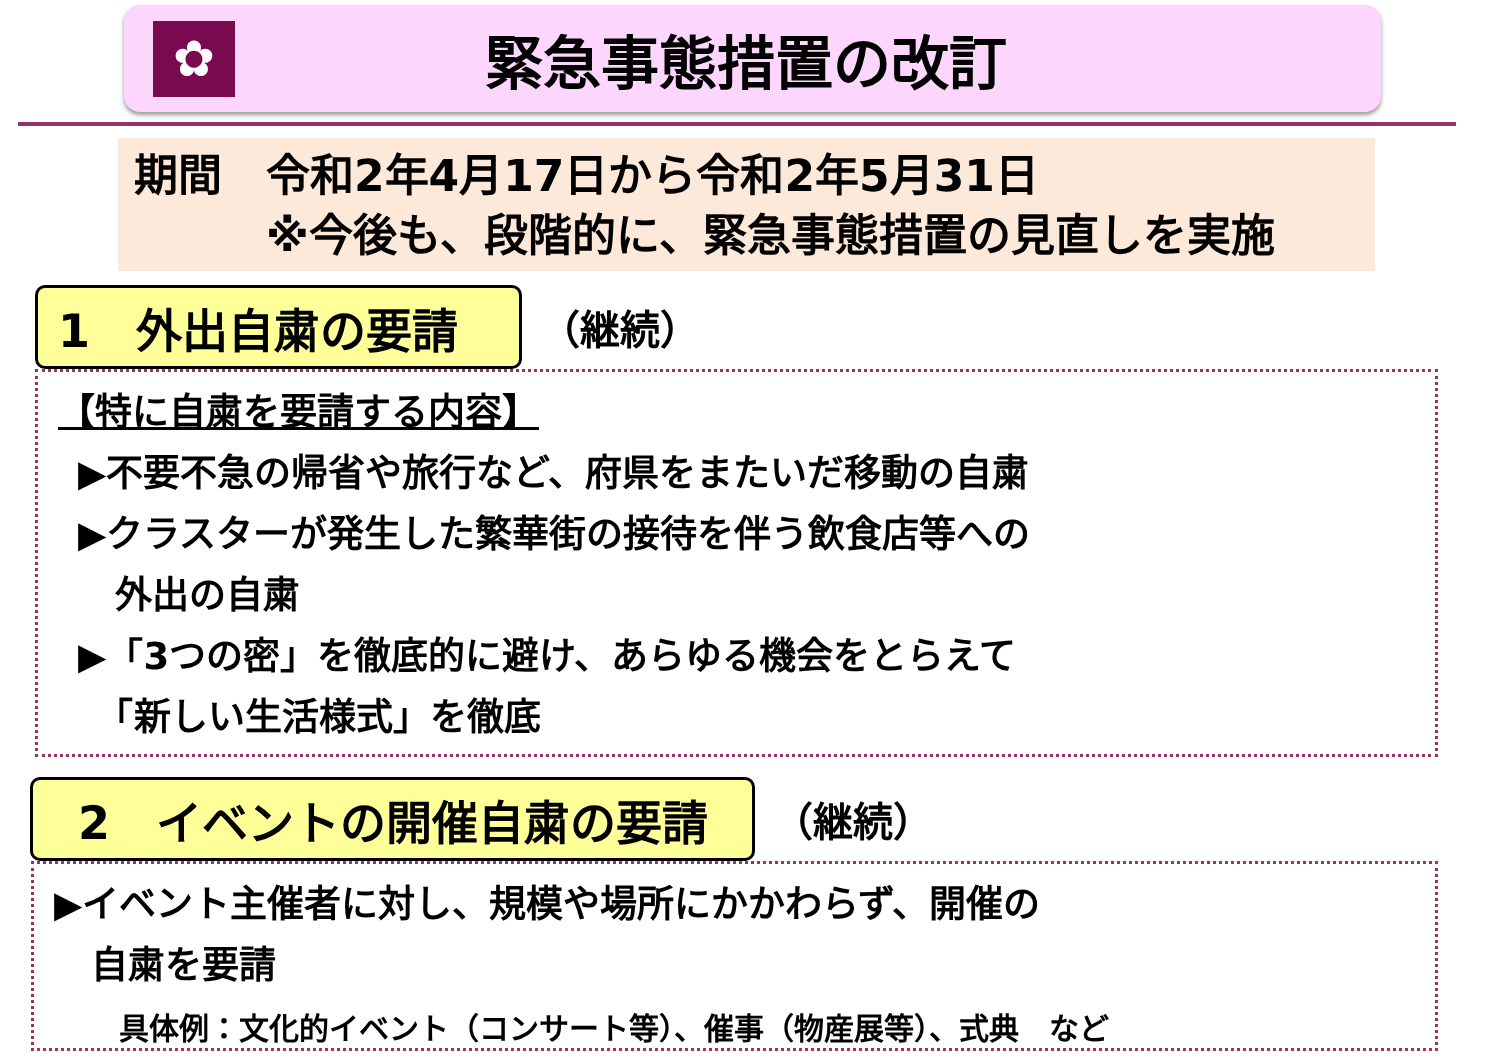✿
緊急事態措置の改訂
期間　令和2年4月17日から令和2年5月31日
※今後も、段階的に、緊急事態措置の見直しを実施
1　外出自粛の要請
（継続）
【特に自粛を要請する内容】
▶不要不急の帰省や旅行など、府県をまたいだ移動の自粛
▶クラスターが発生した繁華街の接待を伴う飲食店等への
　外出の自粛
▶「3つの密」を徹底的に避け、あらゆる機会をとらえて
　「新しい生活様式」を徹底
2　イベントの開催自粛の要請
（継続）
▶イベント主催者に対し、規模や場所にかかわらず、開催の
　自粛を要請
具体例：文化的イベント（コンサート等）、催事（物産展等）、式典　など